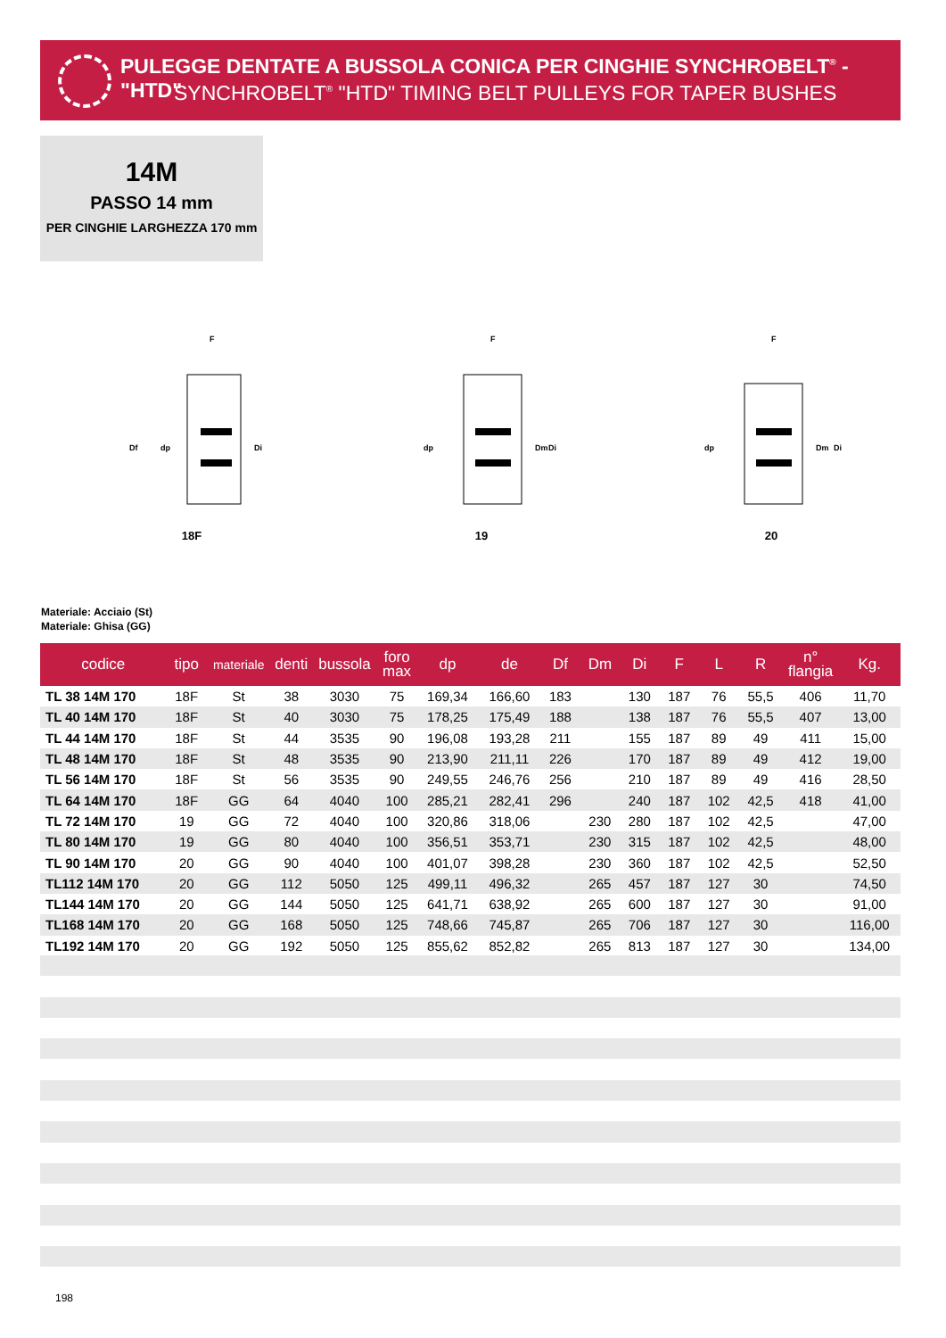PULEGGE DENTATE A BUSSOLA CONICA PER CINGHIE SYNCHROBELT<sup>®</sup> - "HTD"
SYNCHROBELT<sup>®</sup> "HTD" TIMING BELT PULLEYS FOR TAPER BUSHES
14M
PASSO 14 mm
PER CINGHIE LARGHEZZA 170 mm
dp
Df
Di
F
18F
dp
Dm
Di
F
19
dp
Dm
Di
F
20
Materiale: Acciaio (St)
Materiale: Ghisa (GG)
| codice | tipo | materiale | denti | bussola | foro max | dp | de | Df | Dm | Di | F | L | R | n° flangia | Kg. |
| --- | --- | --- | --- | --- | --- | --- | --- | --- | --- | --- | --- | --- | --- | --- | --- |
| TL 38 14M 170 | 18F | St | 38 | 3030 | 75 | 169,34 | 166,60 | 183 | | 130 | 187 | 76 | 55,5 | 406 | 11,70 |
| TL 40 14M 170 | 18F | St | 40 | 3030 | 75 | 178,25 | 175,49 | 188 | | 138 | 187 | 76 | 55,5 | 407 | 13,00 |
| TL 44 14M 170 | 18F | St | 44 | 3535 | 90 | 196,08 | 193,28 | 211 | | 155 | 187 | 89 | 49 | 411 | 15,00 |
| TL 48 14M 170 | 18F | St | 48 | 3535 | 90 | 213,90 | 211,11 | 226 | | 170 | 187 | 89 | 49 | 412 | 19,00 |
| TL 56 14M 170 | 18F | St | 56 | 3535 | 90 | 249,55 | 246,76 | 256 | | 210 | 187 | 89 | 49 | 416 | 28,50 |
| TL 64 14M 170 | 18F | GG | 64 | 4040 | 100 | 285,21 | 282,41 | 296 | | 240 | 187 | 102 | 42,5 | 418 | 41,00 |
| TL 72 14M 170 | 19 | GG | 72 | 4040 | 100 | 320,86 | 318,06 | | 230 | 280 | 187 | 102 | 42,5 | | 47,00 |
| TL 80 14M 170 | 19 | GG | 80 | 4040 | 100 | 356,51 | 353,71 | | 230 | 315 | 187 | 102 | 42,5 | | 48,00 |
| TL 90 14M 170 | 20 | GG | 90 | 4040 | 100 | 401,07 | 398,28 | | 230 | 360 | 187 | 102 | 42,5 | | 52,50 |
| TL112 14M 170 | 20 | GG | 112 | 5050 | 125 | 499,11 | 496,32 | | 265 | 457 | 187 | 127 | 30 | | 74,50 |
| TL144 14M 170 | 20 | GG | 144 | 5050 | 125 | 641,71 | 638,92 | | 265 | 600 | 187 | 127 | 30 | | 91,00 |
| TL168 14M 170 | 20 | GG | 168 | 5050 | 125 | 748,66 | 745,87 | | 265 | 706 | 187 | 127 | 30 | | 116,00 |
| TL192 14M 170 | 20 | GG | 192 | 5050 | 125 | 855,62 | 852,82 | | 265 | 813 | 187 | 127 | 30 | | 134,00 |
198